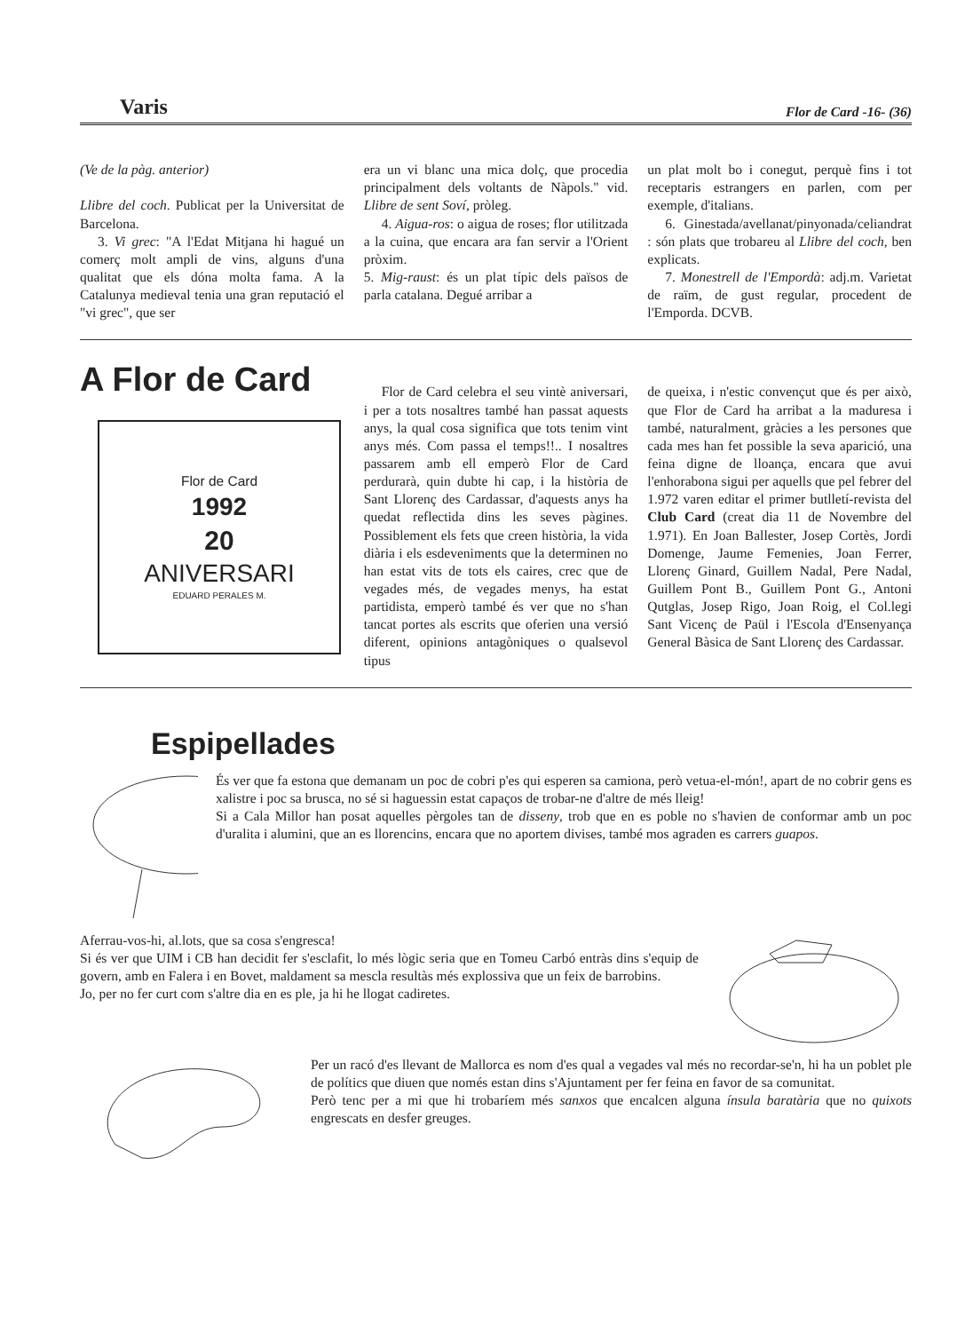Varis Flor de Card -16- (36)
(Ve de la pàg. anterior)
Llibre del coch. Publicat per la Universitat de Barcelona.
3. Vi grec: "A l'Edat Mitjana hi hagué un comerç molt ampli de vins, alguns d'una qualitat que els dóna molta fama. A la Catalunya medieval tenia una gran reputació el "vi grec", que ser
era un vi blanc una mica dolç, que procedia principalment dels voltants de Nàpols." vid. Llibre de sent Soví, pròleg.
4. Aigua-ros: o aigua de roses; flor utilitzada a la cuina, que encara ara fan servir a l'Orient pròxim.
5. Mig-raust: és un plat típic dels països de parla catalana. Degué arribar a
un plat molt bo i conegut, perquè fins i tot receptaris estrangers en parlen, com per exemple, d'italians.
6. Ginestada/avellanat/pinyonada/celiandrat : són plats que trobareu al Llibre del coch, ben explicats.
7. Monestrell de l'Empordà: adj.m. Varietat de raïm, de gust regular, procedent de l'Emporda. DCVB.
A Flor de Card
Flor de Card
1992
20
ANIVERSARI
EDUARD PERALES M.
Flor de Card celebra el seu vintè aniversari, i per a tots nosaltres també han passat aquests anys, la qual cosa significa que tots tenim vint anys més. Com passa el temps!!.. I nosaltres passarem amb ell emperò Flor de Card perdurarà, quin dubte hi cap, i la història de Sant Llorenç des Cardassar, d'aquests anys ha quedat reflectida dins les seves pàgines. Possiblement els fets que creen història, la vida diària i els esdeveniments que la determinen no han estat vits de tots els caires, crec que de vegades més, de vegades menys, ha estat partidista, emperò també és ver que no s'han tancat portes als escrits que oferien una versió diferent, opinions antagòniques o qualsevol tipus
de queixa, i n'estic convençut que és per això, que Flor de Card ha arribat a la maduresa i també, naturalment, gràcies a les persones que cada mes han fet possible la seva aparició, una feina digne de lloança, encara que avui l'enhorabona sigui per aquells que pel febrer del 1.972 varen editar el primer butlletí-revista del Club Card (creat dia 11 de Novembre del 1.971). En Joan Ballester, Josep Cortès, Jordi Domenge, Jaume Femenies, Joan Ferrer, Llorenç Ginard, Guillem Nadal, Pere Nadal, Guillem Pont B., Guillem Pont G., Antoni Qutglas, Josep Rigo, Joan Roig, el Col.legi Sant Vicenç de Paül i l'Escola d'Ensenyança General Bàsica de Sant Llorenç des Cardassar.
Espipellades
És ver que fa estona que demanam un poc de cobri p'es qui esperen sa camiona, però vetua-el-món!, apart de no cobrir gens es xalistre i poc sa brusca, no sé si haguessin estat capaços de trobar-ne d'altre de més lleig!
Si a Cala Millor han posat aquelles pèrgoles tan de disseny, trob que en es poble no s'havien de conformar amb un poc d'uralita i alumini, que an es llorencins, encara que no aportem divises, també mos agraden es carrers guapos.
Aferrau-vos-hi, al.lots, que sa cosa s'engresca!
Si és ver que UIM i CB han decidit fer s'esclafit, lo més lògic seria que en Tomeu Carbó entràs dins s'equip de govern, amb en Falera i en Bovet, maldament sa mescla resultàs més explossiva que un feix de barrobins.
Jo, per no fer curt com s'altre dia en es ple, ja hi he llogat cadiretes.
Per un racó d'es llevant de Mallorca es nom d'es qual a vegades val més no recordar-se'n, hi ha un poblet ple de polítics que diuen que només estan dins s'Ajuntament per fer feina en favor de sa comunitat.
Però tenc per a mi que hi trobaríem més sanxos que encalcen alguna ínsula baratària que no quixots engrescats en desfer greuges.